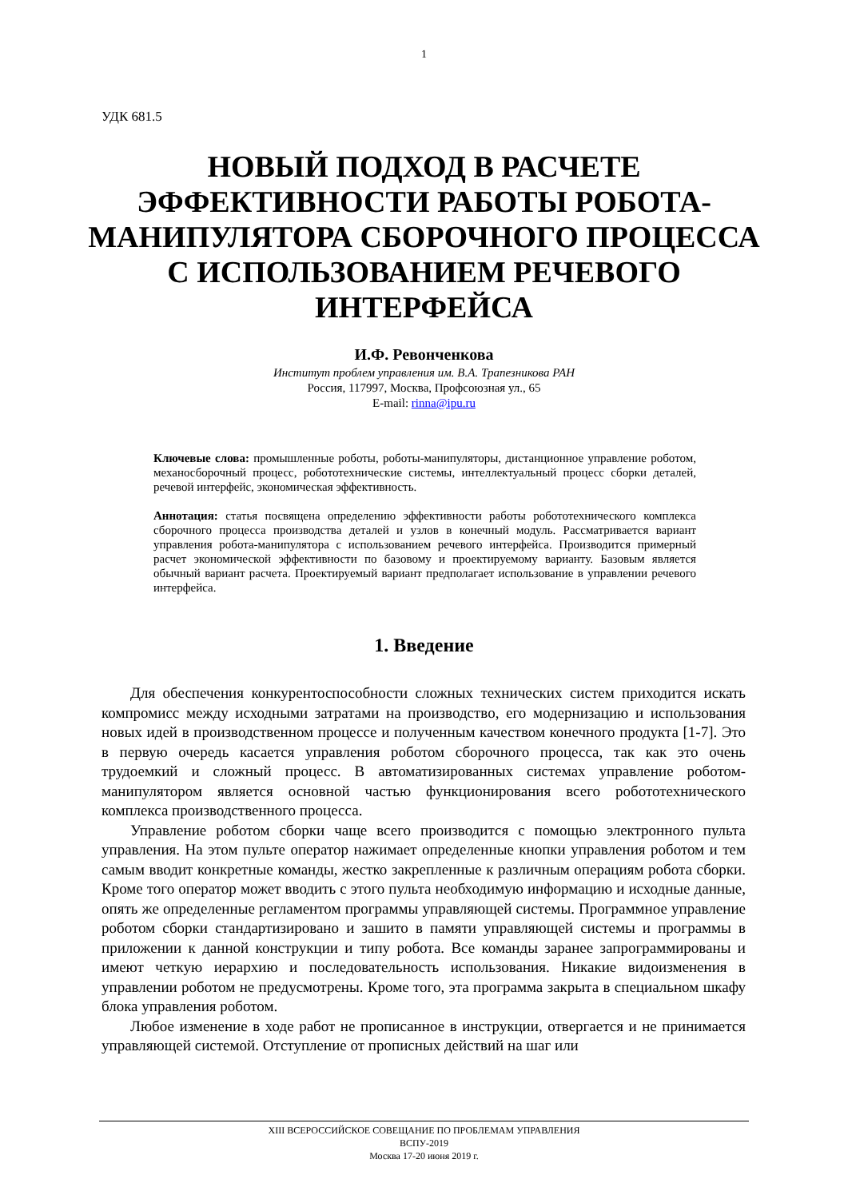1
УДК 681.5
НОВЫЙ ПОДХОД В РАСЧЕТЕ ЭФФЕКТИВНОСТИ РАБОТЫ РОБОТА-МАНИПУЛЯТОРА СБОРОЧНОГО ПРОЦЕССА С ИСПОЛЬЗОВАНИЕМ РЕЧЕВОГО ИНТЕРФЕЙСА
И.Ф. Ревонченкова
Институт проблем управления им. В.А. Трапезникова РАН
Россия, 117997, Москва, Профсоюзная ул., 65
E-mail: rinna@ipu.ru
Ключевые слова: промышленные роботы, роботы-манипуляторы, дистанционное управление роботом, механосборочный процесс, робототехнические системы, интеллектуальный процесс сборки деталей, речевой интерфейс, экономическая эффективность.
Аннотация: статья посвящена определению эффективности работы робототехнического комплекса сборочного процесса производства деталей и узлов в конечный модуль. Рассматривается вариант управления робота-манипулятора с использованием речевого интерфейса. Производится примерный расчет экономической эффективности по базовому и проектируемому варианту. Базовым является обычный вариант расчета. Проектируемый вариант предполагает использование в управлении речевого интерфейса.
1. Введение
Для обеспечения конкурентоспособности сложных технических систем приходится искать компромисс между исходными затратами на производство, его модернизацию и использования новых идей в производственном процессе и полученным качеством конечного продукта [1-7]. Это в первую очередь касается управления роботом сборочного процесса, так как это очень трудоемкий и сложный процесс. В автоматизированных системах управление роботом-манипулятором является основной частью функционирования всего робототехнического комплекса производственного процесса.
Управление роботом сборки чаще всего производится с помощью электронного пульта управления. На этом пульте оператор нажимает определенные кнопки управления роботом и тем самым вводит конкретные команды, жестко закрепленные к различным операциям робота сборки. Кроме того оператор может вводить с этого пульта необходимую информацию и исходные данные, опять же определенные регламентом программы управляющей системы. Программное управление роботом сборки стандартизировано и зашито в памяти управляющей системы и программы в приложении к данной конструкции и типу робота. Все команды заранее запрограммированы и имеют четкую иерархию и последовательность использования. Никакие видоизменения в управлении роботом не предусмотрены. Кроме того, эта программа закрыта в специальном шкафу блока управления роботом.
Любое изменение в ходе работ не прописанное в инструкции, отвергается и не принимается управляющей системой. Отступление от прописных действий на шаг или
XIII ВСЕРОССИЙСКОЕ СОВЕЩАНИЕ ПО ПРОБЛЕМАМ УПРАВЛЕНИЯ
ВСПУ-2019
Москва 17-20 июня 2019 г.